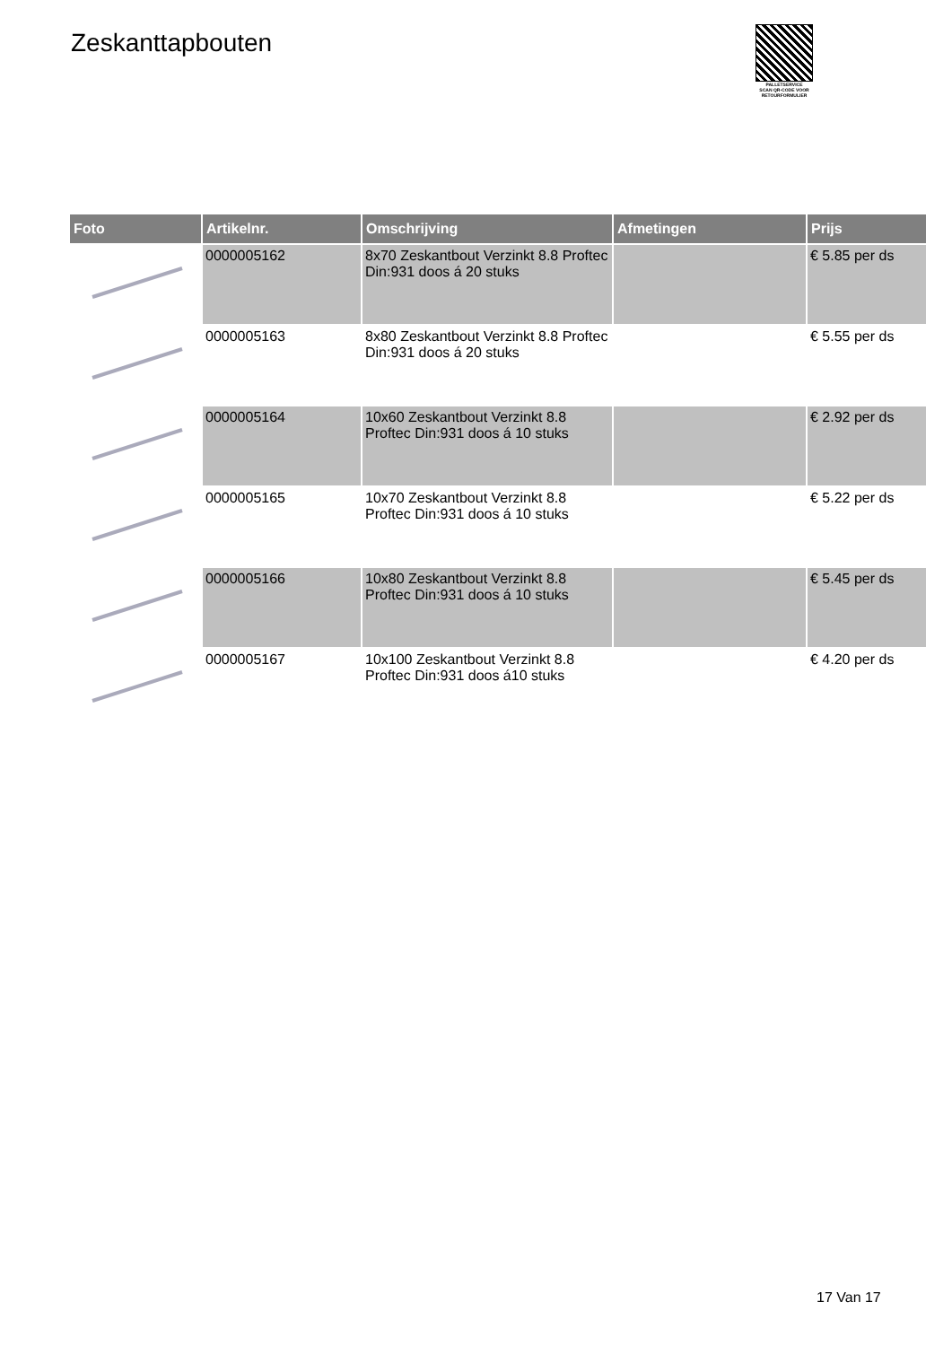Zeskanttapbouten
PALLETSERVICE
SCAN QR-CODE VOOR RETOURFORMULIER
| Foto | Artikelnr. | Omschrijving | Afmetingen | Prijs |
| --- | --- | --- | --- | --- |
| | 0000005162 | 8x70 Zeskantbout Verzinkt 8.8 Proftec Din:931 doos á 20 stuks | | € 5.85 per ds |
| | 0000005163 | 8x80 Zeskantbout Verzinkt 8.8 Proftec Din:931 doos á 20 stuks | | € 5.55 per ds |
| | 0000005164 | 10x60 Zeskantbout Verzinkt 8.8 Proftec Din:931 doos á 10 stuks | | € 2.92 per ds |
| | 0000005165 | 10x70 Zeskantbout Verzinkt 8.8 Proftec Din:931 doos á 10 stuks | | € 5.22 per ds |
| | 0000005166 | 10x80 Zeskantbout Verzinkt 8.8 Proftec Din:931 doos á 10 stuks | | € 5.45 per ds |
| | 0000005167 | 10x100 Zeskantbout Verzinkt 8.8 Proftec Din:931 doos á10 stuks | | € 4.20 per ds |
17 Van 17